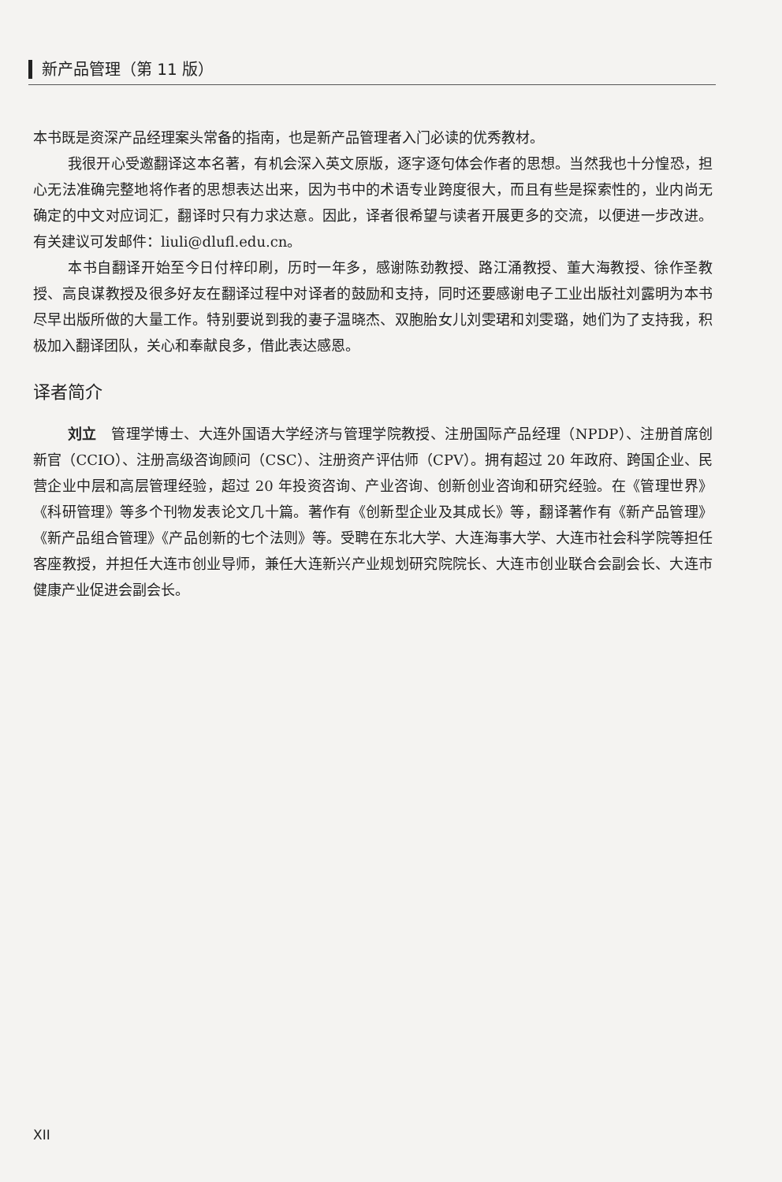新产品管理（第 11 版）
本书既是资深产品经理案头常备的指南，也是新产品管理者入门必读的优秀教材。
我很开心受邀翻译这本名著，有机会深入英文原版，逐字逐句体会作者的思想。当然我也十分惶恐，担心无法准确完整地将作者的思想表达出来，因为书中的术语专业跨度很大，而且有些是探索性的，业内尚无确定的中文对应词汇，翻译时只有力求达意。因此，译者很希望与读者开展更多的交流，以便进一步改进。有关建议可发邮件：liuli@dlufl.edu.cn。
本书自翻译开始至今日付梓印刷，历时一年多，感谢陈劲教授、路江涌教授、董大海教授、徐作圣教授、高良谋教授及很多好友在翻译过程中对译者的鼓励和支持，同时还要感谢电子工业出版社刘露明为本书尽早出版所做的大量工作。特别要说到我的妻子温晓杰、双胞胎女儿刘雯珺和刘雯璐，她们为了支持我，积极加入翻译团队，关心和奉献良多，借此表达感恩。
译者简介
刘立　管理学博士、大连外国语大学经济与管理学院教授、注册国际产品经理（NPDP）、注册首席创新官（CCIO）、注册高级咨询顾问（CSC）、注册资产评估师（CPV）。拥有超过 20 年政府、跨国企业、民营企业中层和高层管理经验，超过 20 年投资咨询、产业咨询、创新创业咨询和研究经验。在《管理世界》《科研管理》等多个刊物发表论文几十篇。著作有《创新型企业及其成长》等，翻译著作有《新产品管理》《新产品组合管理》《产品创新的七个法则》等。受聘在东北大学、大连海事大学、大连市社会科学院等担任客座教授，并担任大连市创业导师，兼任大连新兴产业规划研究院院长、大连市创业联合会副会长、大连市健康产业促进会副会长。
XII